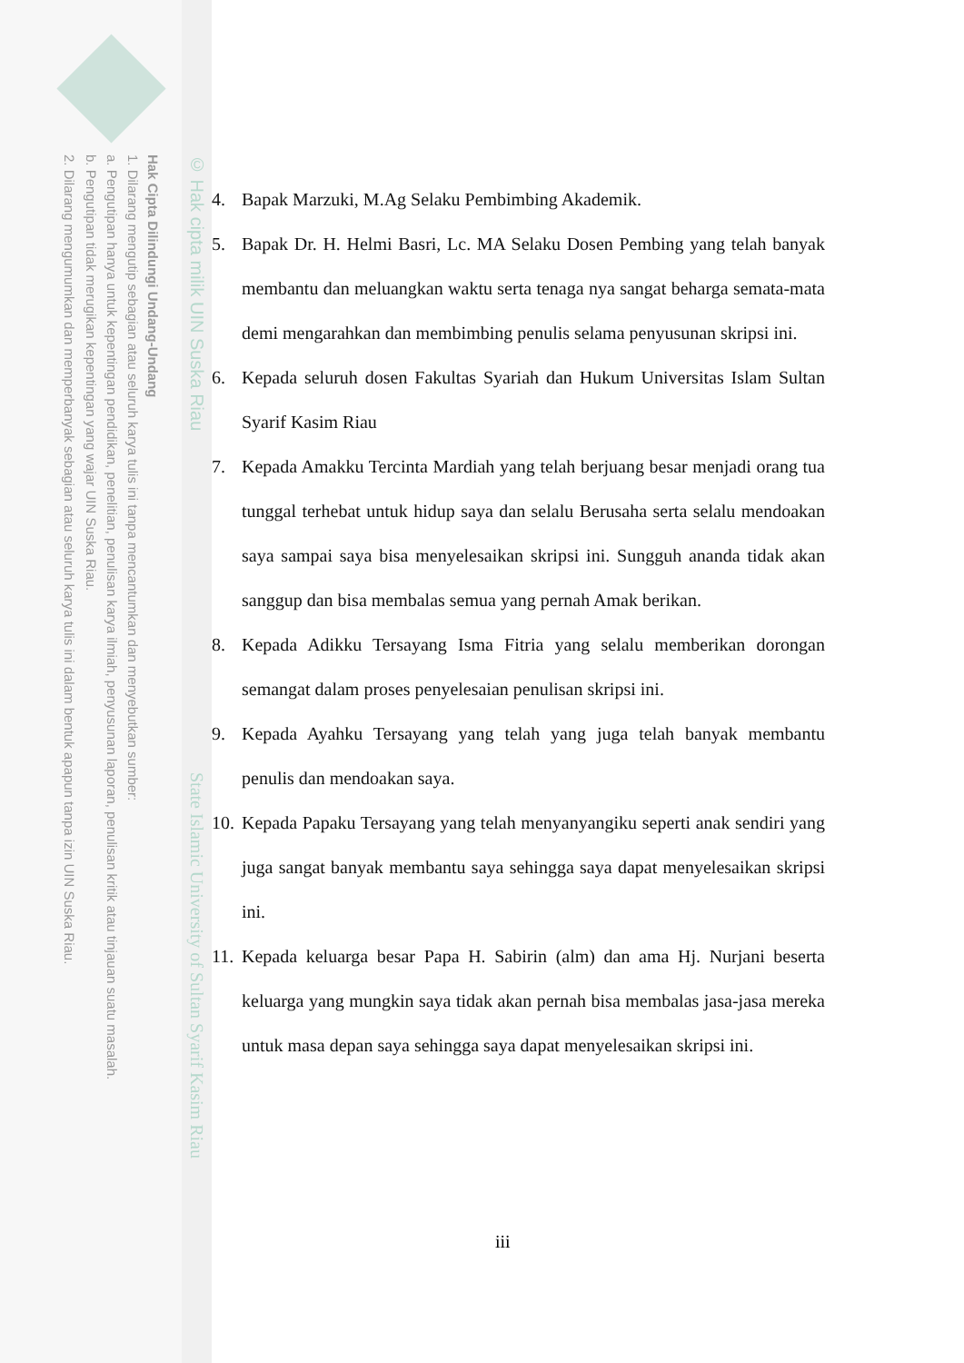Hak Cipta Dilindungi Undang-Undang
1. Dilarang mengutip sebagian atau seluruh karya tulis ini tanpa mencantumkan dan menyebutkan sumber:
a. Pengutipan hanya untuk kepentingan pendidikan, penelitian, penulisan karya ilmiah, penyusunan laporan, penulisan kritik atau tinjauan suatu masalah.
b. Pengutipan tidak merugikan kepentingan yang wajar UIN Suska Riau.
2. Dilarang mengumumkan dan memperbanyak sebagian atau seluruh karya tulis ini dalam bentuk apapun tanpa izin UIN Suska Riau.
© Hak cipta milik UIN Suska Riau
State Islamic University of Sultan Syarif Kasim Riau
4. Bapak Marzuki, M.Ag Selaku Pembimbing Akademik.
5. Bapak Dr. H. Helmi Basri, Lc. MA Selaku Dosen Pembing yang telah banyak membantu dan meluangkan waktu serta tenaga nya sangat beharga semata-mata demi mengarahkan dan membimbing penulis selama penyusunan skripsi ini.
6. Kepada seluruh dosen Fakultas Syariah dan Hukum Universitas Islam Sultan Syarif Kasim Riau
7. Kepada Amakku Tercinta Mardiah yang telah berjuang besar menjadi orang tua tunggal terhebat untuk hidup saya dan selalu Berusaha serta selalu mendoakan saya sampai saya bisa menyelesaikan skripsi ini. Sungguh ananda tidak akan sanggup dan bisa membalas semua yang pernah Amak berikan.
8. Kepada Adikku Tersayang Isma Fitria yang selalu memberikan dorongan semangat dalam proses penyelesaian penulisan skripsi ini.
9. Kepada Ayahku Tersayang yang telah yang juga telah banyak membantu penulis dan mendoakan saya.
10. Kepada Papaku Tersayang yang telah menyanyangiku seperti anak sendiri yang juga sangat banyak membantu saya sehingga saya dapat menyelesaikan skripsi ini.
11. Kepada keluarga besar Papa H. Sabirin (alm) dan ama Hj. Nurjani beserta keluarga yang mungkin saya tidak akan pernah bisa membalas jasa-jasa mereka untuk masa depan saya sehingga saya dapat menyelesaikan skripsi ini.
iii